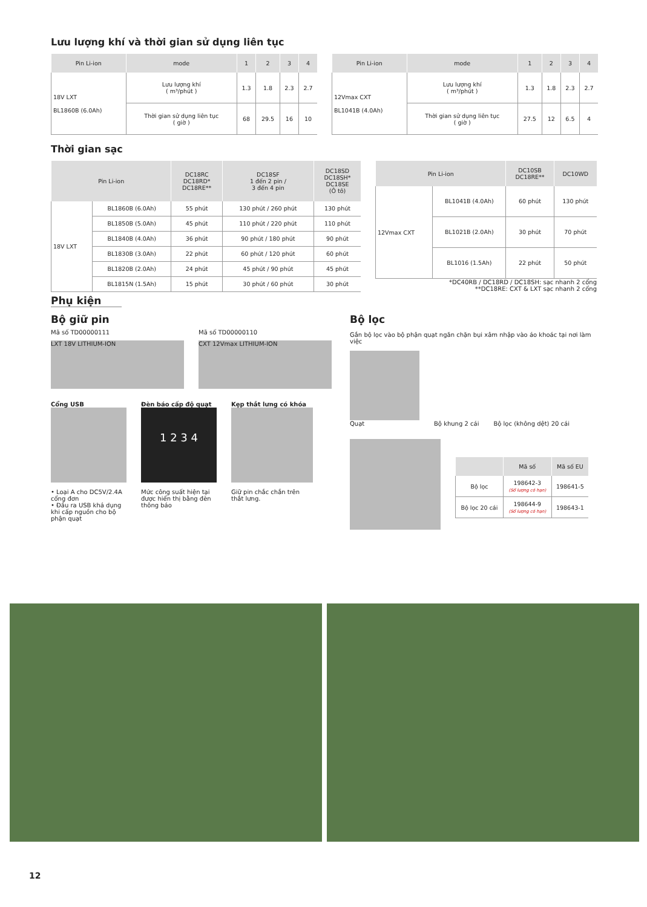Lưu lượng khí và thời gian sử dụng liên tục
| Pin Li-ion | mode | 1 | 2 | 3 | 4 |
| --- | --- | --- | --- | --- | --- |
| 18V LXT BL1860B (6.0Ah) | Lưu lượng khí ( m³/phút ) | 1.3 | 1.8 | 2.3 | 2.7 |
| | Thời gian sử dụng liên tục ( giờ ) | 68 | 29.5 | 16 | 10 |
| Pin Li-ion | mode | 1 | 2 | 3 | 4 |
| --- | --- | --- | --- | --- | --- |
| 12Vmax CXT BL1041B (4.0Ah) | Lưu lượng khí ( m³/phút ) | 1.3 | 1.8 | 2.3 | 2.7 |
| | Thời gian sử dụng liên tục ( giờ ) | 27.5 | 12 | 6.5 | 4 |
Thời gian sạc
| Pin Li-ion | | DC18RC DC18RD* DC18RE** | DC18SF 1 đến 2 pin / 3 đến 4 pin | DC18SD DC18SH* DC18SE (Ô tô) |
| --- | --- | --- | --- | --- |
| 18V LXT | BL1860B (6.0Ah) | 55 phút | 130 phút / 260 phút | 130 phút |
| | BL1850B (5.0Ah) | 45 phút | 110 phút / 220 phút | 110 phút |
| | BL1840B (4.0Ah) | 36 phút | 90 phút / 180 phút | 90 phút |
| | BL1830B (3.0Ah) | 22 phút | 60 phút / 120 phút | 60 phút |
| | BL1820B (2.0Ah) | 24 phút | 45 phút / 90 phút | 45 phút |
| | BL1815N (1.5Ah) | 15 phút | 30 phút / 60 phút | 30 phút |
| Pin Li-ion | | DC10SB DC18RE** | DC10WD |
| --- | --- | --- | --- |
| 12Vmax CXT | BL1041B (4.0Ah) | 60 phút | 130 phút |
| | BL1021B (2.0Ah) | 30 phút | 70 phút |
| | BL1016 (1.5Ah) | 22 phút | 50 phút |
*DC40RB / DC18RD / DC18SH: sạc nhanh 2 cổng
**DC18RE: CXT & LXT sạc nhanh 2 cổng
Phụ kiện
Bộ giữ pin
Mã số TD00000111
LXT 18V LITHIUM-ION
Mã số TD00000110
CXT 12Vmax LITHIUM-ION
Cổng USB
• Loại A cho DC5V/2.4A cổng đơn
• Đầu ra USB khả dụng khi cấp nguồn cho bộ phận quạt
Đèn báo cấp độ quạt
1 2 3 4
Mức công suất hiện tại được hiển thị bằng đèn thông báo
Kẹp thắt lưng có khóa
Giữ pin chắc chắn trên thắt lưng.
Bộ lọc
Gắn bộ lọc vào bộ phận quạt ngăn chặn bụi xâm nhập vào áo khoác tại nơi làm việc
Quạt
Bộ khung 2 cái Bộ lọc (không dệt) 20 cái
| | Mã số | Mã số EU |
| --- | --- | --- |
| Bộ lọc | 198642-3 (Số lượng có hạn) | 198641-5 |
| Bộ lọc 20 cái | 198644-9 (Số lượng có hạn) | 198643-1 |
12